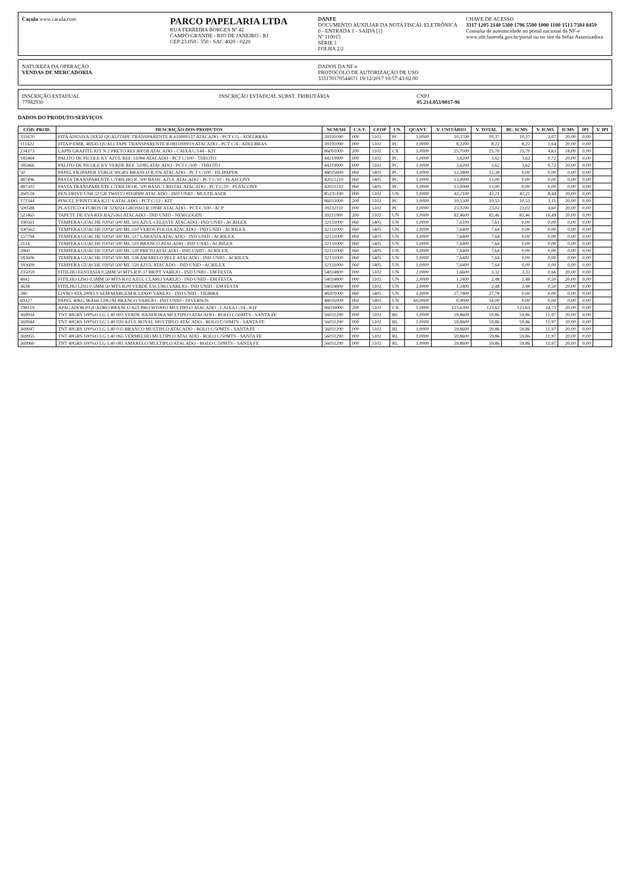Caçula www.caculа.com
PARCO PAPELARIA LTDA
RUA FERREIRA BORGES Nº 42
CAMPO GRANDE - RIO DE JANEIRO - RJ
CEP:23.050 - 350 - SAC 4020 - 0220
DANFE
DOCUMENTO AUXILIAR DA NOTA FISCAL ELETRÔNICA
0 - ENTRADA 1 - SAÍDA [1]
Nº 110015
SÉRIE 1
FOLHA 2/2
CHAVE DE ACESSO
3317 1205 2140 5300 1796 5500 1000 1100 1513 7384 8459
Consulta de autenticidade no portal nacional da NF-e www.nfe.fazenda.gov.br/portal ou no site da Sefaz Autorizadora
NATUREZA DA OPERAÇÃO
VENDAS DE MERCADORIA
DADOS DA NF-e
PROTOCOLO DE AUTORIZAÇÃO DE USO
333170170544671 19/12/2017 10:57:43-02:00
INSCRIÇÃO ESTADUAL
77982930
INSCRIÇÃO ESTADUAL SUBST. TRIBUTÁRIA
CNPJ
05.214.053/0017-96
DADOS DO PRODUTO/SERVIÇOS
| CÓD. PROD. | DESCRIÇÃO DOS PRODUTOS | NCM/SH | C.S.T. | CFOP | UN. | QUANT. | V. UNITÁRIO | V. TOTAL | BC. ICMS | V. ICMS | ICMS | IPI | V. IPI |
| --- | --- | --- | --- | --- | --- | --- | --- | --- | --- | --- | --- | --- | --- |
| 331670 | FITA ADESIVA 24X50 QUALITAPE TRANSPARENTE R.610000137 ATACADO - PCT C/5 - ADELBRAS | 39191090 | 000 | 5102 | PC | 1,0000 | 10,3700 | 10,37 | 10,37 | 2,07 | 20,00 | 0,00 | |
| 111422 | FITA P/EMB. 48X45 QUALI TAPE TRANSPARENTE R.0811000019 ATACADO - PCT C/4 - ADELBRAS | 39191090 | 000 | 5102 | PC | 1,0000 | 8,2200 | 8,22 | 8,22 | 1,64 | 20,00 | 0,00 | |
| 234373 | LAPIS GRAFITE KIT N 2 PRETO REF.8001B ATACADO - CAIXA C/144 - KIT | 96091000 | 200 | 5102 | CX | 1,0000 | 25,7000 | 25,70 | 25,70 | 4,63 | 18,00 | 0,00 | |
| 185464 | PALITO DE PICOLE KV AZUL REF. 51084 ATACADO - PCT C/100 - THEOTO | 44219900 | 000 | 5102 | PC | 1,0000 | 3,6200 | 3,62 | 3,62 | 0,72 | 20,00 | 0,00 | |
| 185466 | PALITO DE PICOLE KV VERDE REF. 51085 ATACADO - PCT C/100 - THEOTO | 44219900 | 000 | 5102 | PC | 1,0000 | 3,6200 | 3,62 | 3,62 | 0,72 | 20,00 | 0,00 | |
| 50 | PAPEL FILIPAPER VERGE 90GRS BRANCO R.976 ATACADO - PCT C/100 - FILIPAPER | 48025699 | 060 | 5405 | PC | 1,0000 | 12,3800 | 12,38 | 0,00 | 0,00 | 0,00 | 0,00 | |
| 487496 | PASTA TRANSPARENTE C/TRILHO R. 500 BASIC AZUL ATACADO - PCT C/10 - PLASCONY | 42021210 | 060 | 5405 | PC | 1,0000 | 13,0000 | 13,00 | 0,00 | 0,00 | 0,00 | 0,00 | |
| 487502 | PASTA TRANSPARENTE C/TRILHO R. 500 BASIC CRISTAL ATACADO - PCT C/10 - PLASCONY | 42021210 | 060 | 5405 | PC | 1,0000 | 13,0000 | 13,00 | 0,00 | 0,00 | 0,00 | 0,00 | |
| 260518 | PEN DRIVE USB 32 GB TWIST2 PD58900 ATACADO - IND UNID - MULTILASER | 85235190 | 000 | 5102 | UN | 1,0000 | 42,2100 | 42,21 | 42,21 | 8,44 | 20,00 | 0,00 | |
| 172344 | PINCEL P/PINTURA K21/ 6 ATACADO - PCT C/12 - KIT | 96033000 | 200 | 5102 | PC | 1,0000 | 10,5300 | 10,53 | 10,53 | 2,11 | 20,00 | 0,00 | |
| 500588 | PLASTICO 4 FUROS OF 32X024 GROSSO R.1004F ATACADO - PCT C/100 - ACP | 39232110 | 000 | 5102 | PC | 1,0000 | 23,0200 | 23,02 | 23,02 | 4,60 | 20,00 | 0,00 | |
| 523465 | TAPETE DE EVA REF.BA25363 ATACADO - IND UNID - NEWGOODS | 39211900 | 200 | 5102 | UN | 1,0000 | 82,4600 | 82,46 | 82,46 | 16,49 | 20,00 | 0,00 | |
| 190561 | TEMPERA GUACHE 02050 500 ML 503 AZUL CELESTE ATACADO - IND UNID - ACRILEX | 32131000 | 060 | 5405 | UN | 1,0000 | 7,6100 | 7,61 | 0,00 | 0,00 | 0,00 | 0,00 | |
| 190562 | TEMPERA GUACHE 02050 500 ML 510 VERDE FOLHA ATACADO - IND UNID - ACRILEX | 32131000 | 060 | 5405 | UN | 1,0000 | 7,6400 | 7,64 | 0,00 | 0,00 | 0,00 | 0,00 | |
| 157794 | TEMPERA GUACHE 02050 500 ML 517 LARANJA ATACADO - IND UNID - ACRILEX | 32131000 | 060 | 5405 | UN | 1,0000 | 7,6400 | 7,64 | 0,00 | 0,00 | 0,00 | 0,00 | |
| 2124 | TEMPERA GUACHE 02050 500 ML 519 BRANCO ATACADO - IND UNID - ACRILEX | 32131000 | 060 | 5405 | UN | 1,0000 | 7,6400 | 7,64 | 0,00 | 0,00 | 0,00 | 0,00 | |
| 2860 | TEMPERA GUACHE 02050 500 ML 520 PRETO ATACADO - IND UNID - ACRILEX | 32131000 | 060 | 5405 | UN | 1,0000 | 7,6400 | 7,64 | 0,00 | 0,00 | 0,00 | 0,00 | |
| 183606 | TEMPERA GUACHE 02050 500 ML 538 AMARELO PELE ATACADO - IND UNID - ACRILEX | 32131000 | 060 | 5405 | UN | 1,0000 | 7,6400 | 7,64 | 0,00 | 0,00 | 0,00 | 0,00 | |
| 183609 | TEMPERA GUACHE 02050 500 ML 559 AZUL ATACADO - IND UNID - ACRILEX | 32131000 | 060 | 5405 | UN | 1,0000 | 7,6400 | 7,64 | 0,00 | 0,00 | 0,00 | 0,00 | |
| 235059 | FITILHO FANTASIA 0,5MM 50 MTS R.P-37 BR/PT VAREJO - IND UNID - EM FESTA | 54024800 | 000 | 5102 | UN | 2,0000 | 1,6600 | 3,32 | 3,32 | 0,66 | 20,00 | 0,00 | |
| 4842 | FITILHO LISO 0,5MM 50 MTS R.02 AZUL CLARO VAREJO - IND UNID - EM FESTA | 54024800 | 000 | 5102 | UN | 2,0000 | 1,2400 | 2,48 | 2,48 | 0,50 | 20,00 | 0,00 | |
| 3634 | FITILHO LISO 0,5MM 50 MTS R.09 VERDE ESCURO VAREJO - IND UNID - EM FESTA | 54024800 | 000 | 5102 | UN | 2,0000 | 1,2400 | 2,48 | 2,48 | 0,50 | 20,00 | 0,00 | |
| 280 | LIVRO ATA 200FLS SEM MARGEM R.120600 VAREJO - IND UNID - TILIBRA | 48201000 | 060 | 5405 | UN | 1,0000 | 27,7800 | 27,78 | 0,00 | 0,00 | 0,00 | 0,00 | |
| 69327 | PAPEL 40KG 96X66 120G/M BRANCO VAREJO - IND UNID - DIVERSOS | 48026999 | 060 | 5405 | UN | 60,0000 | 0,9000 | 54,00 | 0,00 | 0,00 | 0,00 | 0,00 | |
| 198119 | APAGADOR P/QUADRO BRANCO KIT-PRO WE0002 MULTIPLO ATACADO - CAIXA C/24 - KIT | 96039000 | 200 | 5102 | CX | 1,0000 | 123,6300 | 123,63 | 123,63 | 24,73 | 20,00 | 0,00 | |
| 369934 | TNT 40GRS 100%O LG 1.40 003 VERDE BANDEIRA MULTIPLO ATACADO - ROLO C/50MTS - SANTA FE | 56031290 | 000 | 5102 | RL | 1,0000 | 59,8600 | 59,86 | 59,86 | 11,97 | 20,00 | 0,00 | |
| 369944 | TNT 40GRS 100%O LG 1.40 029 AZUL ROYAL MULTIPLO ATACADO - ROLO C/50MTS - SANTA FE | 56031290 | 000 | 5102 | RL | 1,0000 | 59,8600 | 59,86 | 59,86 | 11,97 | 20,00 | 0,00 | |
| 369947 | TNT 40GRS 100%O LG 1.40 035 BRANCO MULTIPLO ATACADO - ROLO C/50MTS - SANTA FE | 56031290 | 000 | 5102 | RL | 1,0000 | 59,8600 | 59,86 | 59,86 | 11,97 | 20,00 | 0,00 | |
| 369955 | TNT 40GRS 100%O LG 1.40 065 VERMELHO MULTIPLO ATACADO - ROLO C/50MTS - SANTA FE | 56031290 | 000 | 5102 | RL | 1,0000 | 59,8600 | 59,86 | 59,86 | 11,97 | 20,00 | 0,00 | |
| 369960 | TNT 40GRS 100%O LG 1.40 081 AMARELO MULTIPLO ATACADO - ROLO C/50MTS - SANTA FE | 56031290 | 000 | 5102 | RL | 1,0000 | 59,8600 | 59,86 | 59,86 | 11,97 | 20,00 | 0,00 | |